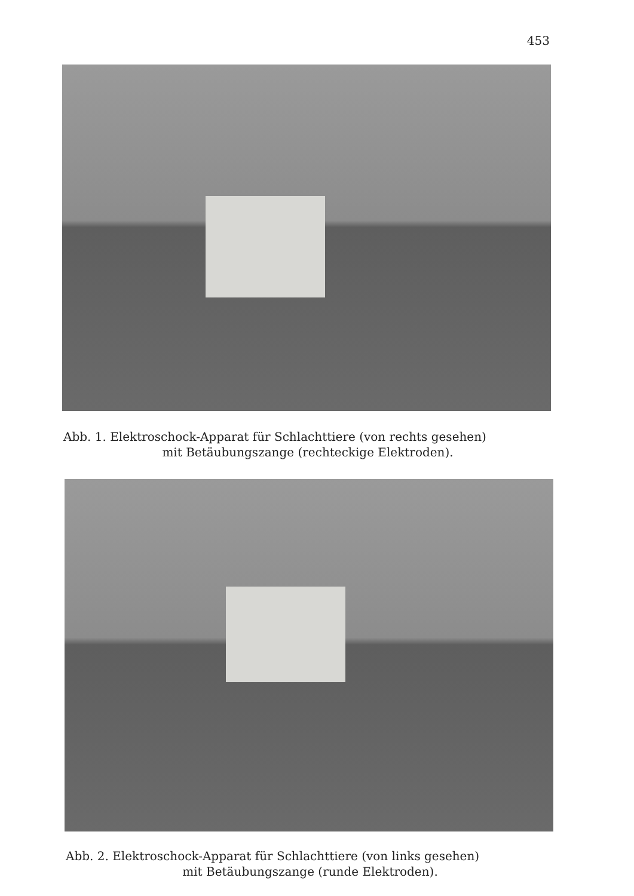453
Abb. 1. Elektroschock-Apparat für Schlachttiere (von rechts gesehen)
mit Betäubungszange (rechteckige Elektroden).
Abb. 2. Elektroschock-Apparat für Schlachttiere (von links gesehen)
mit Betäubungszange (runde Elektroden).